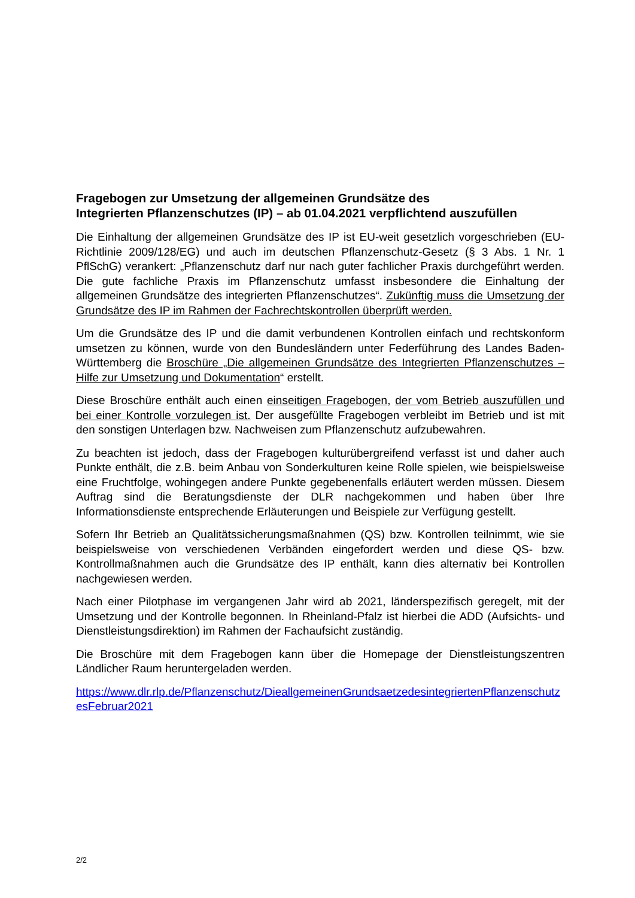Fragebogen zur Umsetzung der allgemeinen Grundsätze des
Integrierten Pflanzenschutzes (IP) – ab 01.04.2021 verpflichtend auszufüllen
Die Einhaltung der allgemeinen Grundsätze des IP ist EU-weit gesetzlich vorgeschrieben (EU-Richtlinie 2009/128/EG) und auch im deutschen Pflanzenschutz-Gesetz (§ 3 Abs. 1 Nr. 1 PflSchG) verankert: „Pflanzenschutz darf nur nach guter fachlicher Praxis durchgeführt werden. Die gute fachliche Praxis im Pflanzenschutz umfasst insbesondere die Einhaltung der allgemeinen Grundsätze des integrierten Pflanzenschutzes“. Zukünftig muss die Umsetzung der Grundsätze des IP im Rahmen der Fachrechtskontrollen überprüft werden.
Um die Grundsätze des IP und die damit verbundenen Kontrollen einfach und rechtskonform umsetzen zu können, wurde von den Bundesländern unter Federführung des Landes Baden-Württemberg die Broschüre „Die allgemeinen Grundsätze des Integrierten Pflanzenschutzes – Hilfe zur Umsetzung und Dokumentation“ erstellt.
Diese Broschüre enthält auch einen einseitigen Fragebogen, der vom Betrieb auszufüllen und bei einer Kontrolle vorzulegen ist. Der ausgefüllte Fragebogen verbleibt im Betrieb und ist mit den sonstigen Unterlagen bzw. Nachweisen zum Pflanzenschutz aufzubewahren.
Zu beachten ist jedoch, dass der Fragebogen kulturübergreifend verfasst ist und daher auch Punkte enthält, die z.B. beim Anbau von Sonderkulturen keine Rolle spielen, wie beispielsweise eine Fruchtfolge, wohingegen andere Punkte gegebenenfalls erläutert werden müssen. Diesem Auftrag sind die Beratungsdienste der DLR nachgekommen und haben über Ihre Informationsdienste entsprechende Erläuterungen und Beispiele zur Verfügung gestellt.
Sofern Ihr Betrieb an Qualitätssicherungsmaßnahmen (QS) bzw. Kontrollen teilnimmt, wie sie beispielsweise von verschiedenen Verbänden eingefordert werden und diese QS- bzw. Kontrollmaßnahmen auch die Grundsätze des IP enthält, kann dies alternativ bei Kontrollen nachgewiesen werden.
Nach einer Pilotphase im vergangenen Jahr wird ab 2021, länderspezifisch geregelt, mit der Umsetzung und der Kontrolle begonnen. In Rheinland-Pfalz ist hierbei die ADD (Aufsichts- und Dienstleistungsdirektion) im Rahmen der Fachaufsicht zuständig.
Die Broschüre mit dem Fragebogen kann über die Homepage der Dienstleistungszentren Ländlicher Raum heruntergeladen werden.
https://www.dlr.rlp.de/Pflanzenschutz/DieallgemeinenGrundsaetzedesintegriertenPflanzenschutzesFebruar2021
2/2